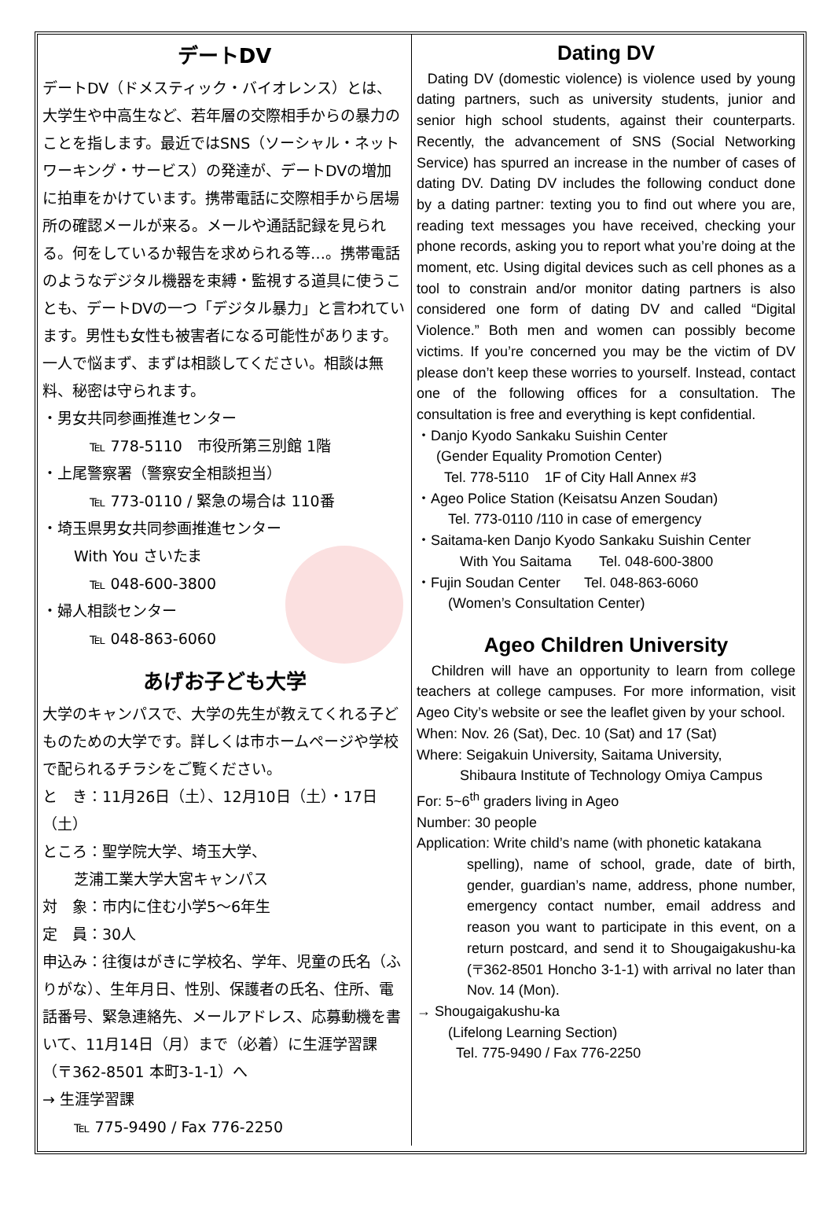デートDV
デートDV（ドメスティック・バイオレンス）とは、大学生や中高生など、若年層の交際相手からの暴力のことを指します。最近ではSNS（ソーシャル・ネットワーキング・サービス）の発達が、デートDVの増加に拍車をかけています。携帯電話に交際相手から居場所の確認メールが来る。メールや通話記録を見られる。何をしているか報告を求められる等…。携帯電話のようなデジタル機器を束縛・監視する道具に使うことも、デートDVの一つ「デジタル暴力」と言われています。男性も女性も被害者になる可能性があります。一人で悩まず、まずは相談してください。相談は無料、秘密は守られます。
・男女共同参画推進センター
℡ 778-5110　市役所第三別館 1階
・上尾警察署（警察安全相談担当）
℡ 773-0110 / 緊急の場合は 110番
・埼玉県男女共同参画推進センター
With You さいたま
℡ 048-600-3800
・婦人相談センター
℡ 048-863-6060
あげお子ども大学
大学のキャンパスで、大学の先生が教えてくれる子どものための大学です。詳しくは市ホームページや学校で配られるチラシをご覧ください。
と　き：11月26日（土）、12月10日（土）・17日（土）
ところ：聖学院大学、埼玉大学、
芝浦工業大学大宮キャンパス
対　象：市内に住む小学5～6年生
定　員：30人
申込み：往復はがきに学校名、学年、児童の氏名（ふりがな）、生年月日、性別、保護者の氏名、住所、電話番号、緊急連絡先、メールアドレス、応募動機を書いて、11月14日（月）まで（必着）に生涯学習課（〒362-8501 本町3-1-1）へ
→ 生涯学習課
℡ 775-9490 / Fax 776-2250
Dating DV
Dating DV (domestic violence) is violence used by young dating partners, such as university students, junior and senior high school students, against their counterparts. Recently, the advancement of SNS (Social Networking Service) has spurred an increase in the number of cases of dating DV. Dating DV includes the following conduct done by a dating partner: texting you to find out where you are, reading text messages you have received, checking your phone records, asking you to report what you’re doing at the moment, etc. Using digital devices such as cell phones as a tool to constrain and/or monitor dating partners is also considered one form of dating DV and called “Digital Violence.” Both men and women can possibly become victims. If you’re concerned you may be the victim of DV please don’t keep these worries to yourself. Instead, contact one of the following offices for a consultation. The consultation is free and everything is kept confidential.
・Danjo Kyodo Sankaku Suishin Center
(Gender Equality Promotion Center)
Tel. 778-5110 1F of City Hall Annex #3
・Ageo Police Station (Keisatsu Anzen Soudan)
Tel. 773-0110 /110 in case of emergency
・Saitama-ken Danjo Kyodo Sankaku Suishin Center
With You Saitama Tel. 048-600-3800
・Fujin Soudan Center Tel. 048-863-6060
(Women’s Consultation Center)
Ageo Children University
Children will have an opportunity to learn from college teachers at college campuses. For more information, visit Ageo City’s website or see the leaflet given by your school.
When: Nov. 26 (Sat), Dec. 10 (Sat) and 17 (Sat)
Where: Seigakuin University, Saitama University,
Shibaura Institute of Technology Omiya Campus
For: 5~6<sup>th</sup> graders living in Ageo
Number: 30 people
Application: Write child’s name (with phonetic katakana
spelling), name of school, grade, date of birth, gender, guardian’s name, address, phone number, emergency contact number, email address and reason you want to participate in this event, on a return postcard, and send it to Shougaigakushu-ka (〒362-8501 Honcho 3-1-1) with arrival no later than Nov. 14 (Mon).
→ Shougaigakushu-ka
(Lifelong Learning Section)
Tel. 775-9490 / Fax 776-2250